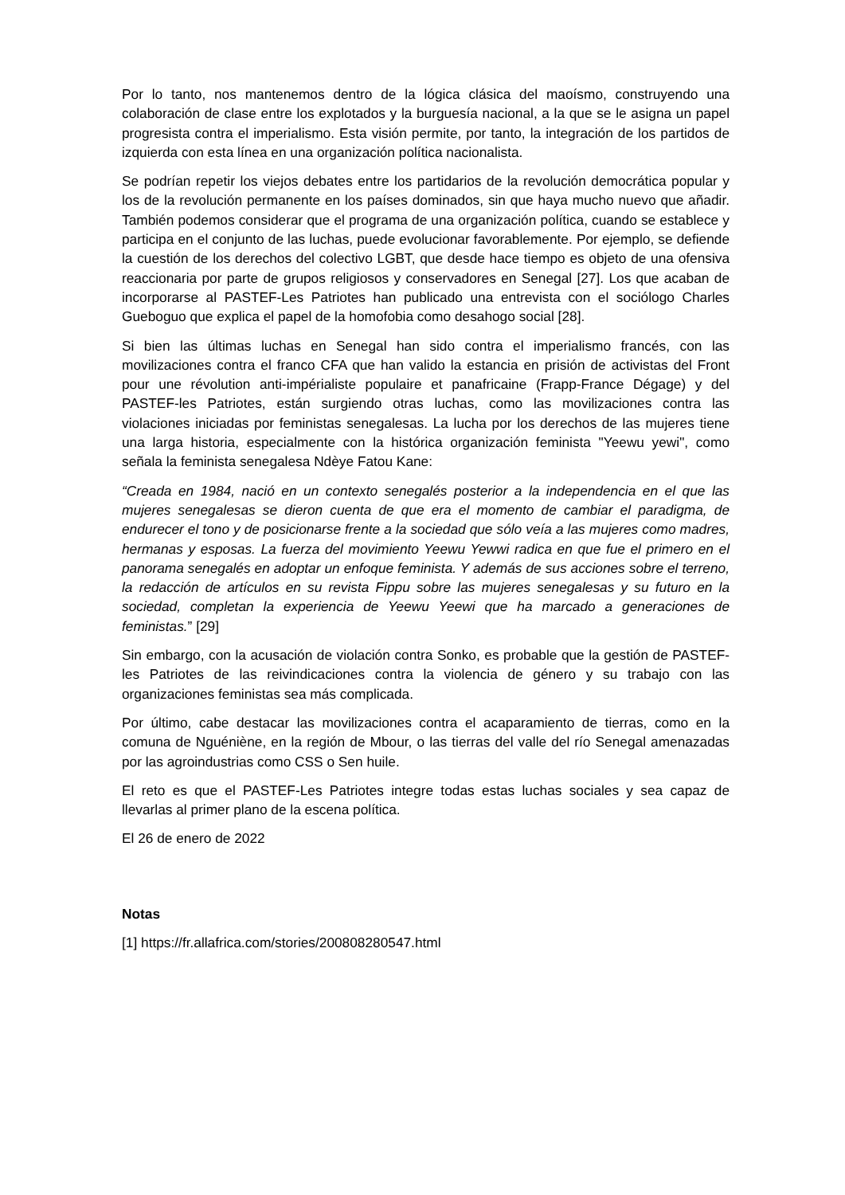Por lo tanto, nos mantenemos dentro de la lógica clásica del maoísmo, construyendo una colaboración de clase entre los explotados y la burguesía nacional, a la que se le asigna un papel progresista contra el imperialismo. Esta visión permite, por tanto, la integración de los partidos de izquierda con esta línea en una organización política nacionalista.
Se podrían repetir los viejos debates entre los partidarios de la revolución democrática popular y los de la revolución permanente en los países dominados, sin que haya mucho nuevo que añadir. También podemos considerar que el programa de una organización política, cuando se establece y participa en el conjunto de las luchas, puede evolucionar favorablemente. Por ejemplo, se defiende la cuestión de los derechos del colectivo LGBT, que desde hace tiempo es objeto de una ofensiva reaccionaria por parte de grupos religiosos y conservadores en Senegal [27]. Los que acaban de incorporarse al PASTEF-Les Patriotes han publicado una entrevista con el sociólogo Charles Gueboguo que explica el papel de la homofobia como desahogo social [28].
Si bien las últimas luchas en Senegal han sido contra el imperialismo francés, con las movilizaciones contra el franco CFA que han valido la estancia en prisión de activistas del Front pour une révolution anti-impérialiste populaire et panafricaine (Frapp-France Dégage) y del PASTEF-les Patriotes, están surgiendo otras luchas, como las movilizaciones contra las violaciones iniciadas por feministas senegalesas. La lucha por los derechos de las mujeres tiene una larga historia, especialmente con la histórica organización feminista "Yeewu yewi", como señala la feminista senegalesa Ndèye Fatou Kane:
“Creada en 1984, nació en un contexto senegalés posterior a la independencia en el que las mujeres senegalesas se dieron cuenta de que era el momento de cambiar el paradigma, de endurecer el tono y de posicionarse frente a la sociedad que sólo veía a las mujeres como madres, hermanas y esposas. La fuerza del movimiento Yeewu Yewwi radica en que fue el primero en el panorama senegalés en adoptar un enfoque feminista. Y además de sus acciones sobre el terreno, la redacción de artículos en su revista Fippu sobre las mujeres senegalesas y su futuro en la sociedad, completan la experiencia de Yeewu Yeewi que ha marcado a generaciones de feministas.” [29]
Sin embargo, con la acusación de violación contra Sonko, es probable que la gestión de PASTEF-les Patriotes de las reivindicaciones contra la violencia de género y su trabajo con las organizaciones feministas sea más complicada.
Por último, cabe destacar las movilizaciones contra el acaparamiento de tierras, como en la comuna de Nguéniène, en la región de Mbour, o las tierras del valle del río Senegal amenazadas por las agroindustrias como CSS o Sen huile.
El reto es que el PASTEF-Les Patriotes integre todas estas luchas sociales y sea capaz de llevarlas al primer plano de la escena política.
El 26 de enero de 2022
Notas
[1] https://fr.allafrica.com/stories/200808280547.html